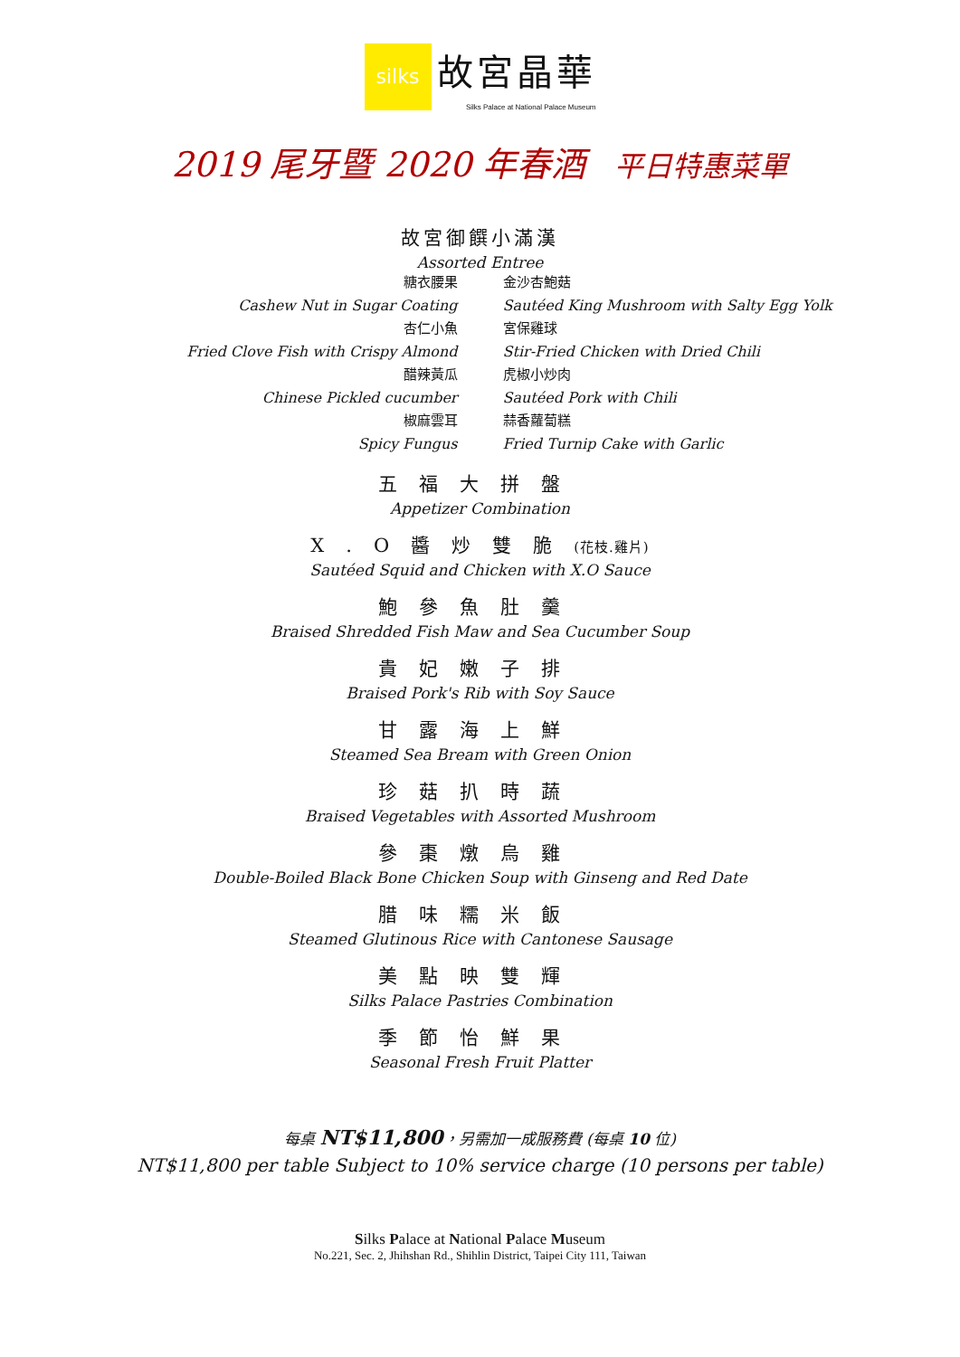silks
故宮晶華
Silks Palace at National Palace Museum
2019 尾牙暨 2020 年春酒 平日特惠菜單
故宮御饌小滿漢
Assorted Entree
糖衣腰果
Cashew Nut in Sugar Coating
杏仁小魚
Fried Clove Fish with Crispy Almond
醋辣黃瓜
Chinese Pickled cucumber
椒麻雲耳
Spicy Fungus
金沙杏鮑菇
Sautéed King Mushroom with Salty Egg Yolk
宮保雞球
Stir-Fried Chicken with Dried Chili
虎椒小炒肉
Sautéed Pork with Chili
蒜香蘿蔔糕
Fried Turnip Cake with Garlic
五福大拼盤
Appetizer Combination
X.O醬炒雙脆(花枝.雞片)
Sautéed Squid and Chicken with X.O Sauce
鮑參魚肚羹
Braised Shredded Fish Maw and Sea Cucumber Soup
貴妃嫩子排
Braised Pork's Rib with Soy Sauce
甘露海上鮮
Steamed Sea Bream with Green Onion
珍菇扒時蔬
Braised Vegetables with Assorted Mushroom
參棗燉烏雞
Double-Boiled Black Bone Chicken Soup with Ginseng and Red Date
腊味糯米飯
Steamed Glutinous Rice with Cantonese Sausage
美點映雙輝
Silks Palace Pastries Combination
季節怡鮮果
Seasonal Fresh Fruit Platter
每桌 NT$11,800，另需加一成服務費 (每桌 10 位)
NT$11,800 per table Subject to 10% service charge (10 persons per table)
Silks Palace at National Palace Museum
No.221, Sec. 2, Jhihshan Rd., Shihlin District, Taipei City 111, Taiwan